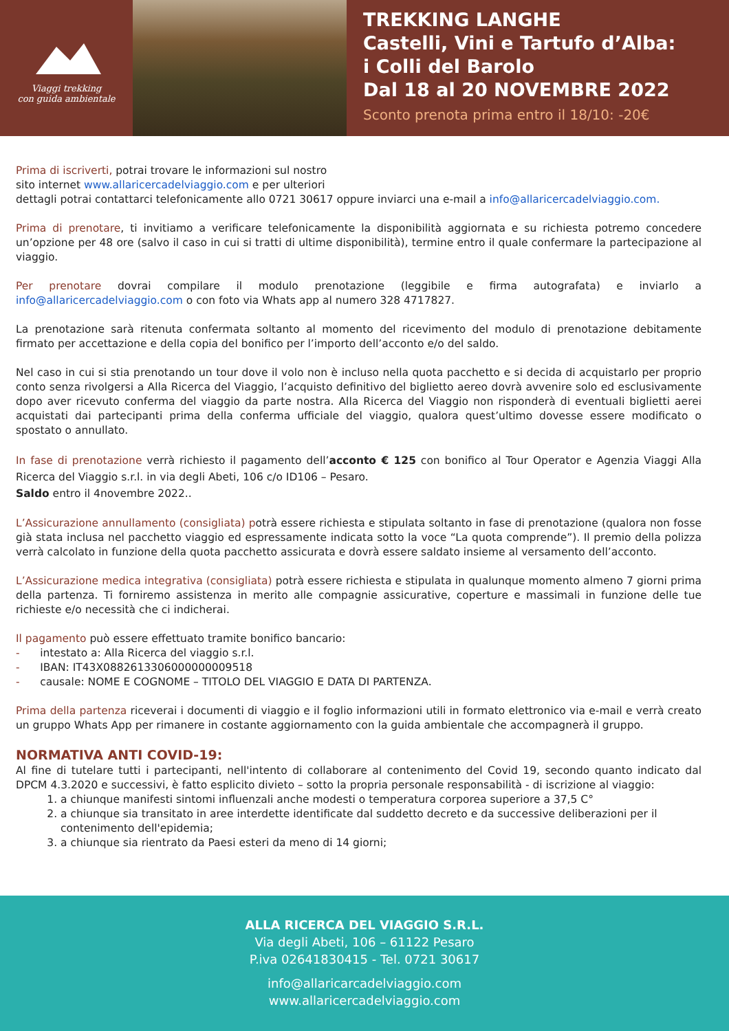Viaggi trekking
con guida ambientale
TREKKING LANGHE
Castelli, Vini e Tartufo d’Alba:
i Colli del Barolo
Dal 18 al 20 NOVEMBRE 2022
Sconto prenota prima entro il 18/10: -20€
Prima di iscriverti, potrai trovare le informazioni sul nostro
sito internet www.allaricercadelviaggio.com e per ulteriori
dettagli potrai contattarci telefonicamente allo 0721 30617 oppure inviarci una e-mail a info@allaricercadelviaggio.com.
Prima di prenotare, ti invitiamo a verificare telefonicamente la disponibilità aggiornata e su richiesta potremo concedere un’opzione per 48 ore (salvo il caso in cui si tratti di ultime disponibilità), termine entro il quale confermare la partecipazione al viaggio.
Per prenotare dovrai compilare il modulo prenotazione (leggibile e firma autografata) e inviarlo a info@allaricercadelviaggio.com o con foto via Whats app al numero 328 4717827.
La prenotazione sarà ritenuta confermata soltanto al momento del ricevimento del modulo di prenotazione debitamente firmato per accettazione e della copia del bonifico per l’importo dell’acconto e/o del saldo.
Nel caso in cui si stia prenotando un tour dove il volo non è incluso nella quota pacchetto e si decida di acquistarlo per proprio conto senza rivolgersi a Alla Ricerca del Viaggio, l’acquisto definitivo del biglietto aereo dovrà avvenire solo ed esclusivamente dopo aver ricevuto conferma del viaggio da parte nostra. Alla Ricerca del Viaggio non risponderà di eventuali biglietti aerei acquistati dai partecipanti prima della conferma ufficiale del viaggio, qualora quest’ultimo dovesse essere modificato o spostato o annullato.
In fase di prenotazione verrà richiesto il pagamento dell’acconto € 125 con bonifico al Tour Operator e Agenzia Viaggi Alla Ricerca del Viaggio s.r.l. in via degli Abeti, 106 c/o ID106 – Pesaro.
Saldo entro il 4novembre 2022..
L’Assicurazione annullamento (consigliata) potrà essere richiesta e stipulata soltanto in fase di prenotazione (qualora non fosse già stata inclusa nel pacchetto viaggio ed espressamente indicata sotto la voce “La quota comprende”). Il premio della polizza verrà calcolato in funzione della quota pacchetto assicurata e dovrà essere saldato insieme al versamento dell’acconto.
L’Assicurazione medica integrativa (consigliata) potrà essere richiesta e stipulata in qualunque momento almeno 7 giorni prima della partenza. Ti forniremo assistenza in merito alle compagnie assicurative, coperture e massimali in funzione delle tue richieste e/o necessità che ci indicherai.
Il pagamento può essere effettuato tramite bonifico bancario:
- intestato a: Alla Ricerca del viaggio s.r.l.
- IBAN: IT43X0882613306000000009518
- causale: NOME E COGNOME – TITOLO DEL VIAGGIO E DATA DI PARTENZA.
Prima della partenza riceverai i documenti di viaggio e il foglio informazioni utili in formato elettronico via e-mail e verrà creato un gruppo Whats App per rimanere in costante aggiornamento con la guida ambientale che accompagnerà il gruppo.
NORMATIVA ANTI COVID-19:
Al fine di tutelare tutti i partecipanti, nell'intento di collaborare al contenimento del Covid 19, secondo quanto indicato dal DPCM 4.3.2020 e successivi, è fatto esplicito divieto – sotto la propria personale responsabilità - di iscrizione al viaggio:
1. a chiunque manifesti sintomi influenzali anche modesti o temperatura corporea superiore a 37,5 C°
2. a chiunque sia transitato in aree interdette identificate dal suddetto decreto e da successive deliberazioni per il contenimento dell'epidemia;
3. a chiunque sia rientrato da Paesi esteri da meno di 14 giorni;
ALLA RICERCA DEL VIAGGIO S.R.L.
Via degli Abeti, 106 – 61122 Pesaro
P.iva 02641830415 - Tel. 0721 30617
info@allaricarcadelviaggio.com
www.allaricercadelviaggio.com